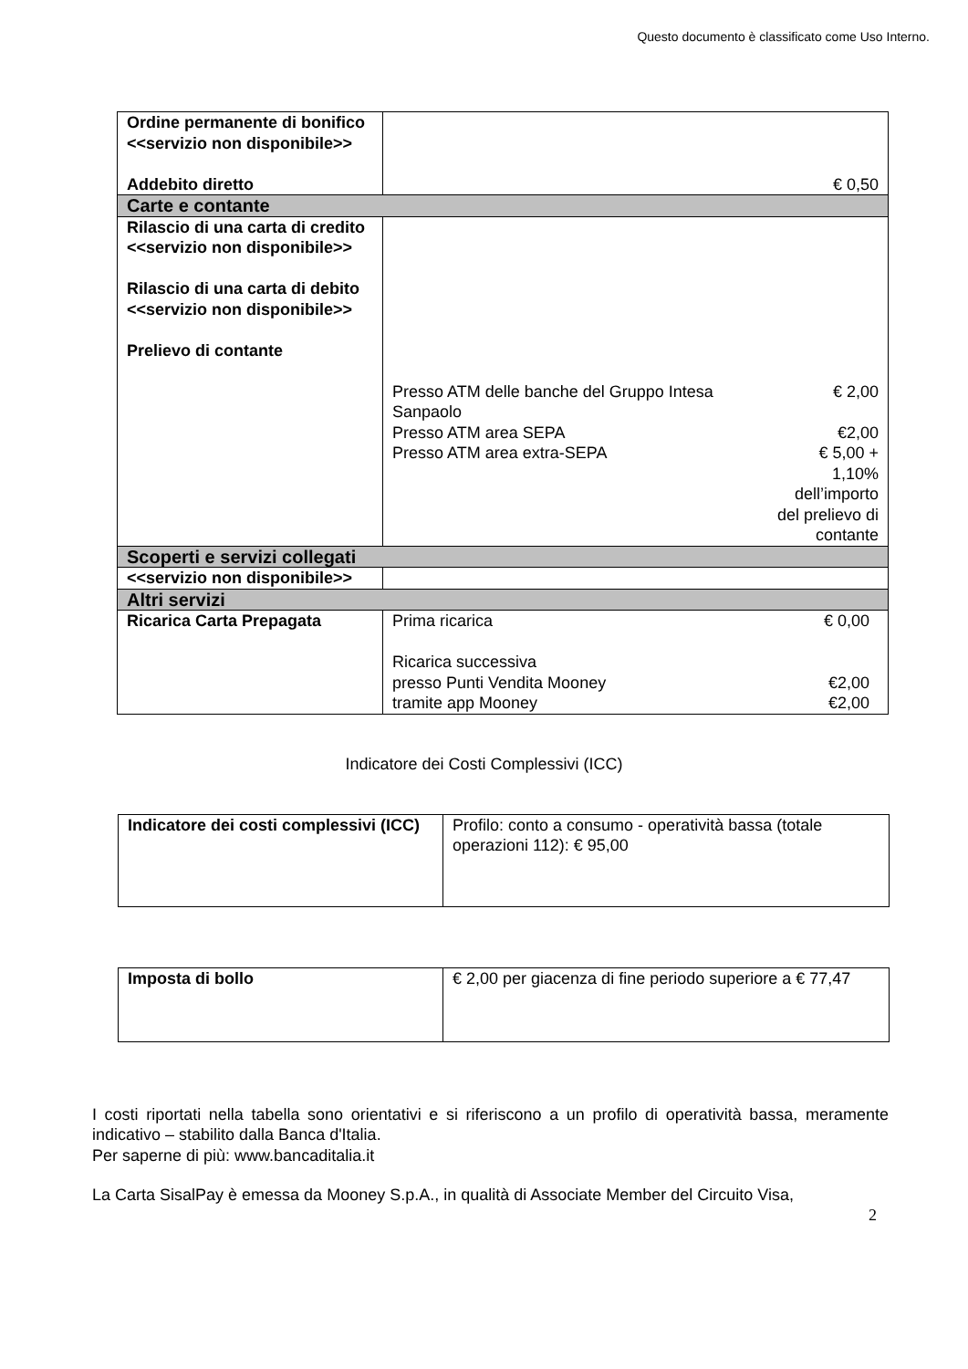Questo documento è classificato come Uso Interno.
| Ordine permanente di bonifico <<servizio non disponibile>> Addebito diretto | € 0,50 |
| Carte e contante | |
| Rilascio di una carta di credito <<servizio non disponibile>> Rilascio di una carta di debito <<servizio non disponibile>> Prelievo di contante | / Presso ATM delle banche del Gruppo Intesa Sanpaolo / € 2,00 / / Presso ATM area SEPA / €2,00 / / Presso ATM area extra-SEPA / € 5,00 + 1,10% dell’importo del prelievo di contante / |
| Scoperti e servizi collegati | |
| <<servizio non disponibile>> | |
| Altri servizi | |
| Ricarica Carta Prepagata | / Prima ricarica / € 0,00 / / Ricarica successiva / / / presso Punti Vendita Mooney / €2,00 / / tramite app Mooney / €2,00 / |
Indicatore dei Costi Complessivi (ICC)
| Indicatore dei costi complessivi (ICC) | Profilo: conto a consumo - operatività bassa (totale operazioni 112): € 95,00 |
| Imposta di bollo | € 2,00 per giacenza di fine periodo superiore a € 77,47 |
I costi riportati nella tabella sono orientativi e si riferiscono a un profilo di operatività bassa, meramente indicativo – stabilito dalla Banca d'Italia.
Per saperne di più: www.bancaditalia.it
La Carta SisalPay è emessa da Mooney S.p.A., in qualità di Associate Member del Circuito Visa,
2